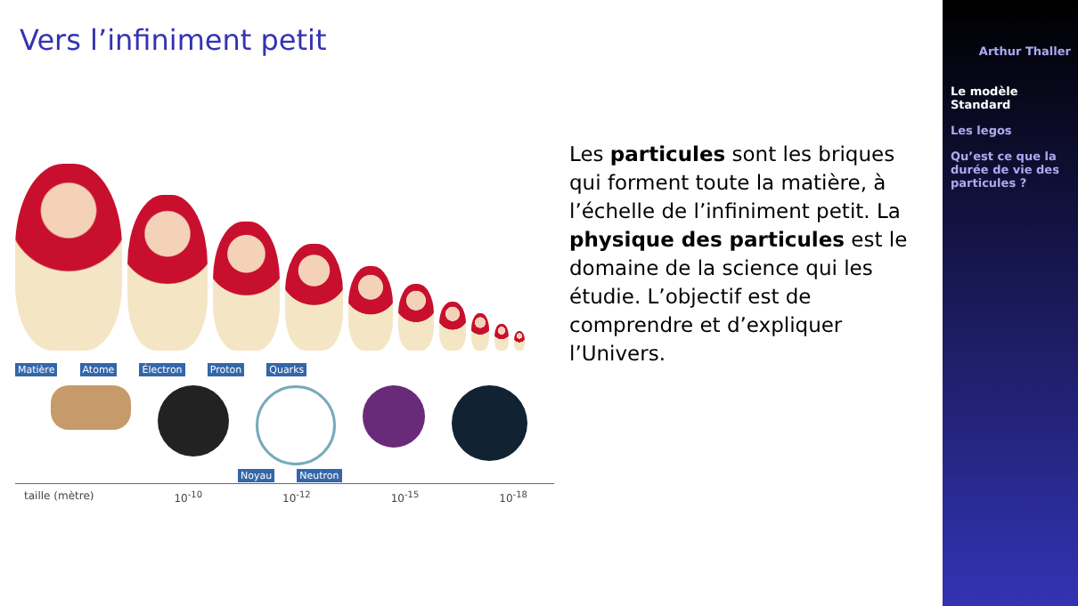Vers l’infiniment petit
Matière Atome Électron Proton Quarks
Noyau Neutron
taille (mètre) 10<sup>-10</sup> 10<sup>-12</sup> 10<sup>-15</sup> 10<sup>-18</sup>
Les particules sont les briques qui forment toute la matière, à l’échelle de l’infiniment petit. La physique des particules est le domaine de la science qui les étudie. L’objectif est de comprendre et d’expliquer l’Univers.
Arthur Thaller
Le modèle Standard
Les legos
Qu’est ce que la durée de vie des particules ?